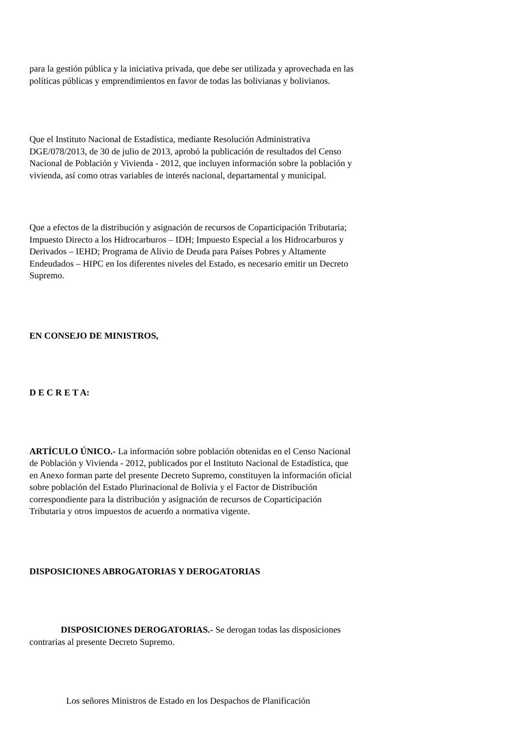para la gestión pública y la iniciativa privada, que debe ser utilizada y aprovechada en las políticas públicas y emprendimientos en favor de todas las bolivianas y bolivianos.
Que el Instituto Nacional de Estadística, mediante Resolución Administrativa DGE/078/2013, de 30 de julio de 2013, aprobó la publicación de resultados del Censo Nacional de Población y Vivienda - 2012, que incluyen información sobre la población y vivienda, así como otras variables de interés nacional, departamental y municipal.
Que a efectos de la distribución y asignación de recursos de Coparticipación Tributaria; Impuesto Directo a los Hidrocarburos – IDH; Impuesto Especial a los Hidrocarburos y Derivados – IEHD; Programa de Alivio de Deuda para Países Pobres y Altamente Endeudados – HIPC en los diferentes niveles del Estado, es necesario emitir un Decreto Supremo.
EN CONSEJO DE MINISTROS,
D E C R E T A:
ARTÍCULO ÚNICO.- La información sobre población obtenidas en el Censo Nacional de Población y Vivienda - 2012, publicados por el Instituto Nacional de Estadística, que en Anexo forman parte del presente Decreto Supremo, constituyen la información oficial sobre población del Estado Plurinacional de Bolivia y el Factor de Distribución correspondiente para la distribución y asignación de recursos de Coparticipación Tributaria y otros impuestos de acuerdo a normativa vigente.
DISPOSICIONES ABROGATORIAS Y DEROGATORIAS
DISPOSICIONES DEROGATORIAS.- Se derogan todas las disposiciones contrarias al presente Decreto Supremo.
Los señores Ministros de Estado en los Despachos de Planificación